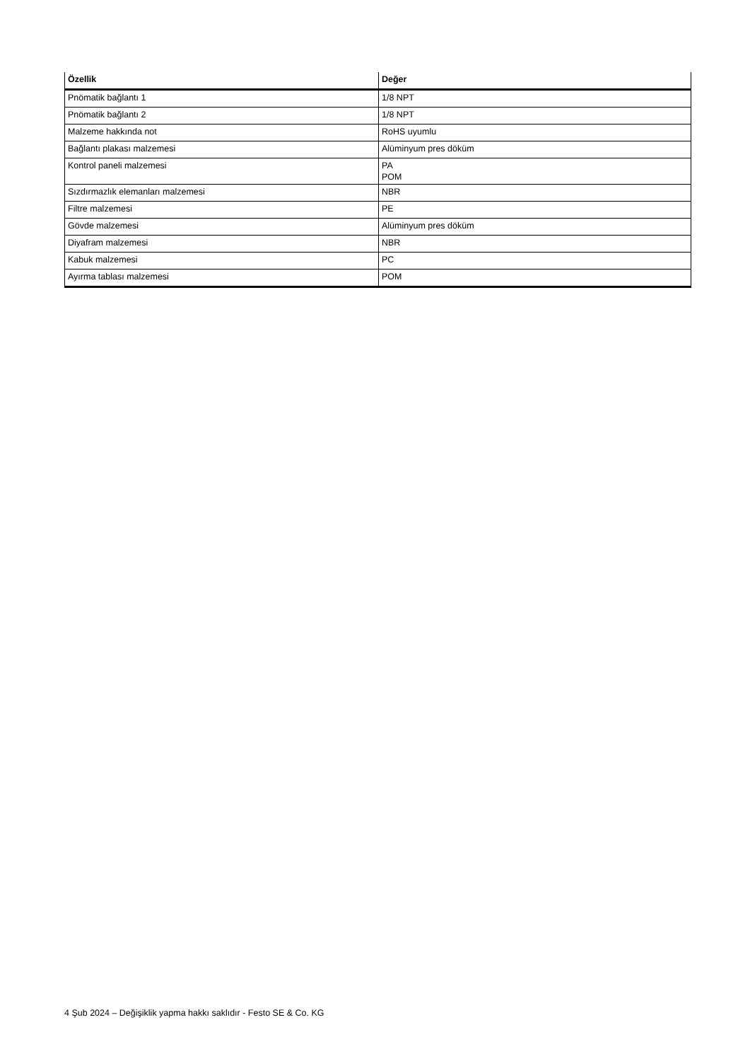| Özellik | Değer |
| --- | --- |
| Pnömatik bağlantı 1 | 1/8 NPT |
| Pnömatik bağlantı 2 | 1/8 NPT |
| Malzeme hakkında not | RoHS uyumlu |
| Bağlantı plakası malzemesi | Alüminyum pres döküm |
| Kontrol paneli malzemesi | PA POM |
| Sızdırmazlık elemanları malzemesi | NBR |
| Filtre malzemesi | PE |
| Gövde malzemesi | Alüminyum pres döküm |
| Diyafram malzemesi | NBR |
| Kabuk malzemesi | PC |
| Ayırma tablası malzemesi | POM |
4 Şub 2024 – Değişiklik yapma hakkı saklıdır - Festo SE & Co. KG